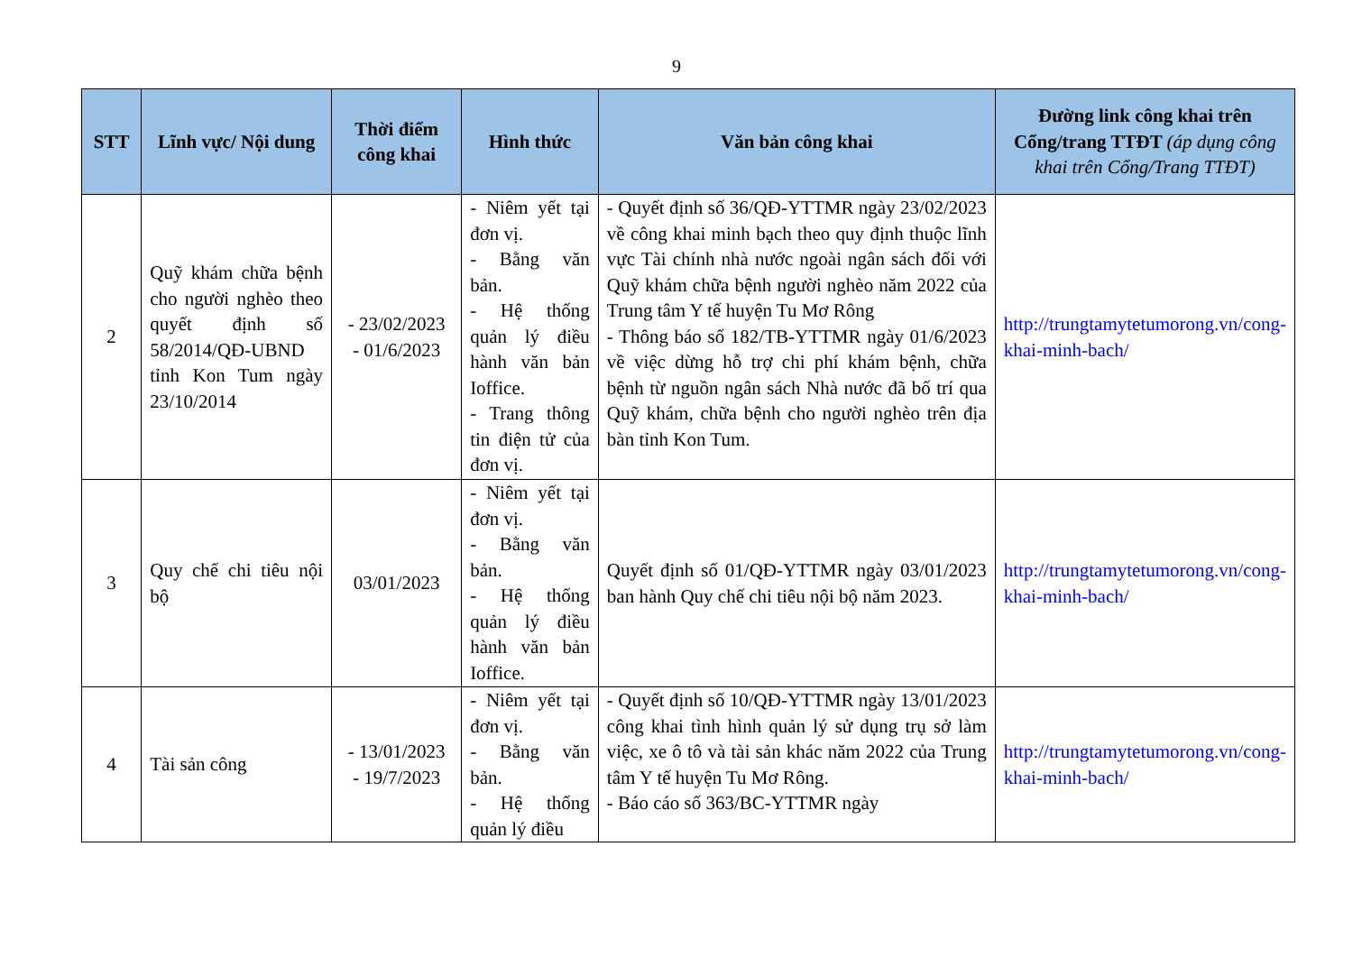9
| STT | Lĩnh vực/ Nội dung | Thời điểm công khai | Hình thức | Văn bản công khai | Đường link công khai trên Cổng/trang TTĐT (áp dụng công khai trên Cổng/Trang TTĐT) |
| --- | --- | --- | --- | --- | --- |
| 2 | Quỹ khám chữa bệnh cho người nghèo theo quyết định số 58/2014/QĐ-UBND tỉnh Kon Tum ngày 23/10/2014 | - 23/02/2023 - 01/6/2023 | - Niêm yết tại đơn vị. - Bằng văn bản. - Hệ thống quản lý điều hành văn bản Ioffice. - Trang thông tin điện tử của đơn vị. | - Quyết định số 36/QĐ-YTTMR ngày 23/02/2023 về công khai minh bạch theo quy định thuộc lĩnh vực Tài chính nhà nước ngoài ngân sách đối với Quỹ khám chữa bệnh người nghèo năm 2022 của Trung tâm Y tế huyện Tu Mơ Rông - Thông báo số 182/TB-YTTMR ngày 01/6/2023 về việc dừng hỗ trợ chi phí khám bệnh, chữa bệnh từ nguồn ngân sách Nhà nước đã bố trí qua Quỹ khám, chữa bệnh cho người nghèo trên địa bàn tỉnh Kon Tum. | http://trungtamytetumorong.vn/cong-khai-minh-bach/ |
| 3 | Quy chế chi tiêu nội bộ | 03/01/2023 | - Niêm yết tại đơn vị. - Bằng văn bản. - Hệ thống quản lý điều hành văn bản Ioffice. | Quyết định số 01/QĐ-YTTMR ngày 03/01/2023 ban hành Quy chế chi tiêu nội bộ năm 2023. | http://trungtamytetumorong.vn/cong-khai-minh-bach/ |
| 4 | Tài sản công | - 13/01/2023 - 19/7/2023 | - Niêm yết tại đơn vị. - Bằng văn bản. - Hệ thống quản lý điều | - Quyết định số 10/QĐ-YTTMR ngày 13/01/2023 công khai tình hình quản lý sử dụng trụ sở làm việc, xe ô tô và tài sản khác năm 2022 của Trung tâm Y tế huyện Tu Mơ Rông. - Báo cáo số 363/BC-YTTMR ngày | http://trungtamytetumorong.vn/cong-khai-minh-bach/ |